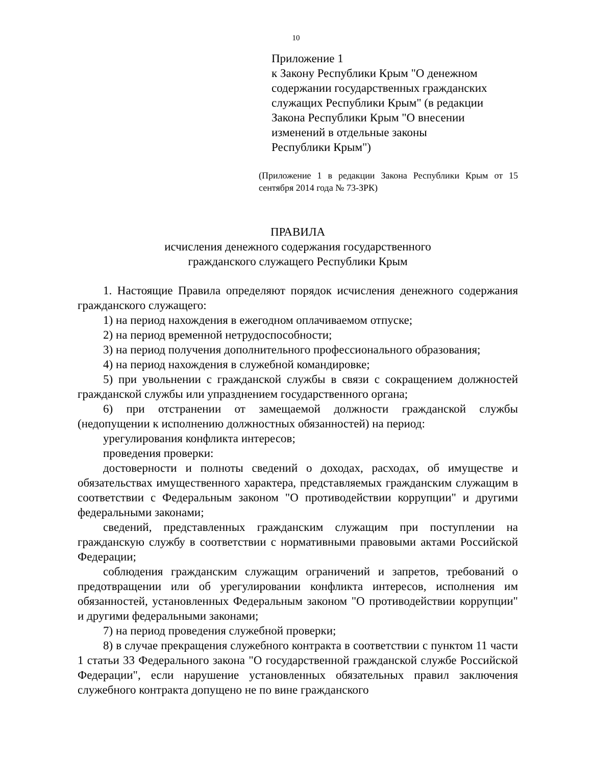10
Приложение 1
к Закону Республики Крым "О денежном
содержании государственных гражданских
служащих Республики Крым" (в редакции
Закона Республики Крым "О внесении
изменений в отдельные законы
Республики Крым")
(Приложение 1 в редакции Закона Республики Крым от 15 сентября 2014 года № 73-ЗРК)
ПРАВИЛА
исчисления денежного содержания государственного
гражданского служащего Республики Крым
1. Настоящие Правила определяют порядок исчисления денежного содержания гражданского служащего:
1) на период нахождения в ежегодном оплачиваемом отпуске;
2) на период временной нетрудоспособности;
3) на период получения дополнительного профессионального образования;
4) на период нахождения в служебной командировке;
5) при увольнении с гражданской службы в связи с сокращением должностей гражданской службы или упразднением государственного органа;
6) при отстранении от замещаемой должности гражданской службы (недопущении к исполнению должностных обязанностей) на период:
урегулирования конфликта интересов;
проведения проверки:
достоверности и полноты сведений о доходах, расходах, об имуществе и обязательствах имущественного характера, представляемых гражданским служащим в соответствии с Федеральным законом "О противодействии коррупции" и другими федеральными законами;
сведений, представленных гражданским служащим при поступлении на гражданскую службу в соответствии с нормативными правовыми актами Российской Федерации;
соблюдения гражданским служащим ограничений и запретов, требований о предотвращении или об урегулировании конфликта интересов, исполнения им обязанностей, установленных Федеральным законом "О противодействии коррупции" и другими федеральными законами;
7) на период проведения служебной проверки;
8) в случае прекращения служебного контракта в соответствии с пунктом 11 части 1 статьи 33 Федерального закона "О государственной гражданской службе Российской Федерации", если нарушение установленных обязательных правил заключения служебного контракта допущено не по вине гражданского